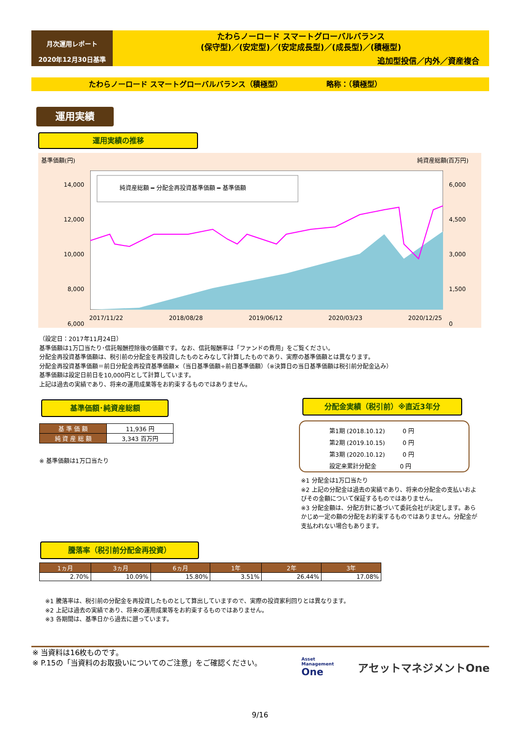月次運用レポート
2020年12月30日基準
たわらノーロード スマートグローバルバランス
(保守型)／(安定型)／(安定成長型)／(成長型)／(積極型)
追加型投信／内外／資産複合
たわらノーロード スマートグローバルバランス（積極型） 略称：（積極型）
運用実績
運用実績の推移
基準価額(円) 純資産総額(百万円)
14,000
12,000
10,000
8,000
6,000
6,000
4,500
3,000
1,500
0
純資産総額 ━ 分配金再投資基準価額 ━ 基準価額
2017/11/22 2018/08/28 2019/06/12 2020/03/23 2020/12/25
（設定日：2017年11月24日）
基準価額は1万口当たり･信託報酬控除後の価額です。なお、信託報酬率は「ファンドの費用」をご覧ください。
分配金再投資基準価額は、税引前の分配金を再投資したものとみなして計算したものであり、実際の基準価額とは異なります。
分配金再投資基準価額＝前日分配金再投資基準価額×（当日基準価額÷前日基準価額）（※決算日の当日基準価額は税引前分配金込み）
基準価額は設定日前日を10,000円として計算しています。
上記は過去の実績であり、将来の運用成果等をお約束するものではありません。
基準価額･純資産総額
| 基 準 価 額 | 11,936 円 |
| 純 資 産 総 額 | 3,343 百万円 |
※ 基準価額は1万口当たり
分配金実績（税引前）※直近3年分
第1期 (2018.10.12)　　　0 円
第2期 (2019.10.15)　　　0 円
第3期 (2020.10.12)　　　0 円
設定来累計分配金　　　　0 円
※1 分配金は1万口当たり
※2 上記の分配金は過去の実績であり、将来の分配金の支払いおよびその金額について保証するものではありません。
※3 分配金額は、分配方針に基づいて委託会社が決定します。あらかじめ一定の額の分配をお約束するものではありません。分配金が支払われない場合もあります。
騰落率（税引前分配金再投資）
| 1ヵ月 | 3ヵ月 | 6ヵ月 | 1年 | 2年 | 3年 |
| --- | --- | --- | --- | --- | --- |
| 2.70% | 10.09% | 15.80% | 3.51% | 26.44% | 17.08% |
※1 騰落率は、税引前の分配金を再投資したものとして算出していますので、実際の投資家利回りとは異なります。
※2 上記は過去の実績であり、将来の運用成果等をお約束するものではありません。
※3 各期間は、基準日から過去に遡っています。
※ 当資料は16枚ものです。
※ P.15の「当資料のお取扱いについてのご注意」をご確認ください。
Asset
Management
One
アセットマネジメントOne
9/16